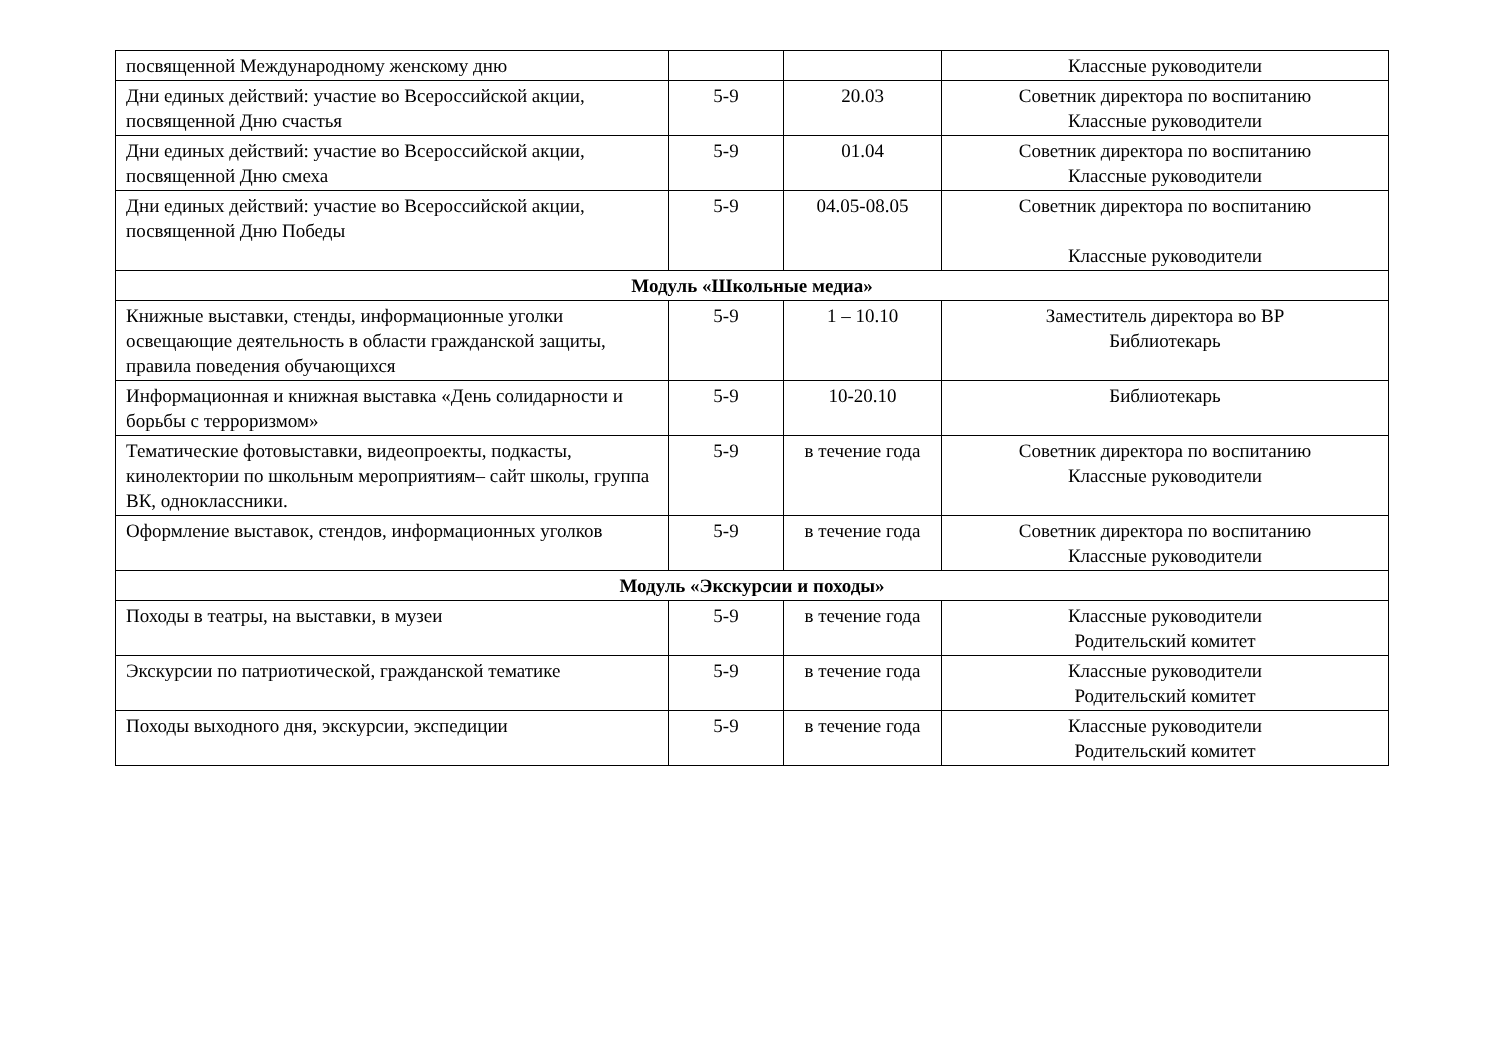| посвященной Международному женскому дню | | | Классные руководители |
| Дни единых действий: участие во Всероссийской акции, посвященной Дню счастья | 5-9 | 20.03 | Советник директора по воспитанию Классные руководители |
| Дни единых действий: участие во Всероссийской акции, посвященной Дню смеха | 5-9 | 01.04 | Советник директора по воспитанию Классные руководители |
| Дни единых действий: участие во Всероссийской акции, посвященной Дню Победы | 5-9 | 04.05-08.05 | Советник директора по воспитанию Классные руководители |
| Модуль «Школьные медиа» | | | |
| Книжные выставки, стенды, информационные уголки освещающие деятельность в области гражданской защиты, правила поведения обучающихся | 5-9 | 1 – 10.10 | Заместитель директора во ВР Библиотекарь |
| Информационная и книжная выставка «День солидарности и борьбы с терроризмом» | 5-9 | 10-20.10 | Библиотекарь |
| Тематические фотовыставки, видеопроекты, подкасты, кинолектории по школьным мероприятиям– сайт школы, группа ВК, одноклассники. | 5-9 | в течение года | Советник директора по воспитанию Классные руководители |
| Оформление выставок, стендов, информационных уголков | 5-9 | в течение года | Советник директора по воспитанию Классные руководители |
| Модуль «Экскурсии и походы» | | | |
| Походы в театры, на выставки, в музеи | 5-9 | в течение года | Классные руководители Родительский комитет |
| Экскурсии по патриотической, гражданской тематике | 5-9 | в течение года | Классные руководители Родительский комитет |
| Походы выходного дня, экскурсии, экспедиции | 5-9 | в течение года | Классные руководители Родительский комитет |